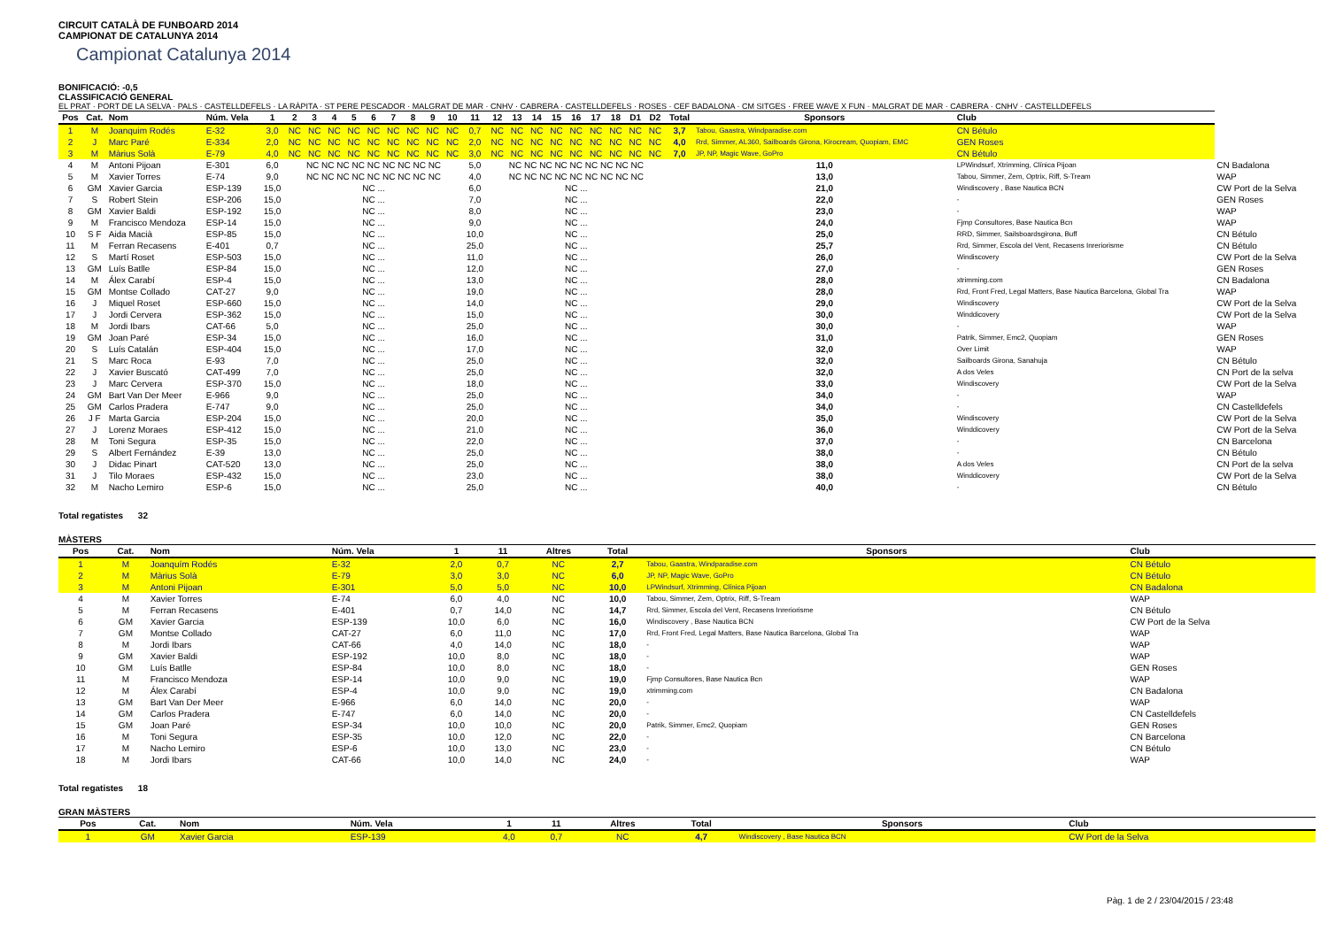CIRCUIT CATALÀ DE FUNBOARD 2014
CAMPIONAT DE CATALUNYA 2014
Campionat Catalunya 2014
BONIFICACIÓ: -0,5
CLASSIFICACIÓ GENERAL
EL PRAT · PORT DE LA SELVA · PALS · CASTELLDEFELS · LA RÀPITA · ST PERE PESCADOR · MALGRAT DE MAR · CNHV · CABRERA · CASTELLDEFELS · ROSES · CEF BADALONA · CM SITGES · FREE WAVE X FUN · MALGRAT DE MAR · CABRERA · CNHV · CASTELLDEFELS
| Pos | Cat. | Nom | Núm. Vela | 1 | 2 | 3 | 4 | 5 | 6 | 7 | 8 | 9 | 10 | 11 | 12 | 13 | 14 | 15 | 16 | 17 | 18 | D1 | D2 | Total | Sponsors | Club | |
| --- | --- | --- | --- | --- | --- | --- | --- | --- | --- | --- | --- | --- | --- | --- | --- | --- | --- | --- | --- | --- | --- | --- | --- | --- | --- | --- | --- |
| 1 | M | Joanquim Rodés | E-32 | 3,0 | NC | NC | NC | NC | NC | NC | NC | NC | NC | 0,7 | NC | NC | NC | NC | NC | NC | NC | NC | NC | 3,7 | Tabou, Gaastra, Windparadise.com | CN Bétulo | |
| 2 | J | Marc Paré | E-334 | 2,0 | NC | NC | NC | NC | NC | NC | NC | NC | NC | 2,0 | NC | NC | NC | NC | NC | NC | NC | NC | NC | 4,0 | Rrd, Simmer, AL360, Sailboards Girona, Kirocream, Quopiam, EMC | GEN Roses | |
| 3 | M | Màrius Solà | E-79 | 4,0 | NC | NC | NC | NC | NC | NC | NC | NC | NC | 3,0 | NC | NC | NC | NC | NC | NC | NC | NC | NC | 7,0 | JP, NP, Magic Wave, GoPro | CN Bétulo | |
| 4 | M | Antoni Pijoan | E-301 | 6,0 | NC NC NC NC NC NC NC NC NC | | | | | | | | | 5,0 | NC NC NC NC NC NC NC NC NC | | | | | | | | | | 11,0 | LPWindsurf, Xtrimming, Clínica Pijoan | CN Badalona |
| 5 | M | Xavier Torres | E-74 | 9,0 | NC NC NC NC NC NC NC NC NC | | | | | | | | | 4,0 | NC NC NC NC NC NC NC NC NC | | | | | | | | | | 13,0 | Tabou, Simmer, Zem, Optrix, Riff, S-Tream | WAP |
| 6 | GM | Xavier Garcia | ESP-139 | 15,0 | NC ... | | | | | | | | | 6,0 | NC ... | | | | | | | | | | 21,0 | Windiscovery , Base Nautica BCN | CW Port de la Selva |
| 7 | S | Robert Stein | ESP-206 | 15,0 | NC ... | | | | | | | | | 7,0 | NC ... | | | | | | | | | | 22,0 | - | GEN Roses |
| 8 | GM | Xavier Baldi | ESP-192 | 15,0 | NC ... | | | | | | | | | 8,0 | NC ... | | | | | | | | | | 23,0 | - | WAP |
| 9 | M | Francisco Mendoza | ESP-14 | 15,0 | NC ... | | | | | | | | | 9,0 | NC ... | | | | | | | | | | 24,0 | Fjmp Consultores, Base Nautica Bcn | WAP |
| 10 | S F | Aida Macià | ESP-85 | 15,0 | NC ... | | | | | | | | | 10,0 | NC ... | | | | | | | | | | 25,0 | RRD, Simmer, Sailsboardsgirona, Buff | CN Bétulo |
| 11 | M | Ferran Recasens | E-401 | 0,7 | NC ... | | | | | | | | | 25,0 | NC ... | | | | | | | | | | 25,7 | Rrd, Simmer, Escola del Vent, Recasens Inreriorisme | CN Bétulo |
| 12 | S | Martí Roset | ESP-503 | 15,0 | NC ... | | | | | | | | | 11,0 | NC ... | | | | | | | | | | 26,0 | Windiscovery | CW Port de la Selva |
| 13 | GM | Luís Batlle | ESP-84 | 15,0 | NC ... | | | | | | | | | 12,0 | NC ... | | | | | | | | | | 27,0 | - | GEN Roses |
| 14 | M | Álex Carabí | ESP-4 | 15,0 | NC ... | | | | | | | | | 13,0 | NC ... | | | | | | | | | | 28,0 | xtrimming.com | CN Badalona |
| 15 | GM | Montse Collado | CAT-27 | 9,0 | NC ... | | | | | | | | | 19,0 | NC ... | | | | | | | | | | 28,0 | Rrd, Front Fred, Legal Matters, Base Nautica Barcelona, Global Tra | WAP |
| 16 | J | Miquel Roset | ESP-660 | 15,0 | NC ... | | | | | | | | | 14,0 | NC ... | | | | | | | | | | 29,0 | Windiscovery | CW Port de la Selva |
| 17 | J | Jordi Cervera | ESP-362 | 15,0 | NC ... | | | | | | | | | 15,0 | NC ... | | | | | | | | | | 30,0 | Winddicovery | CW Port de la Selva |
| 18 | M | Jordi Ibars | CAT-66 | 5,0 | NC ... | | | | | | | | | 25,0 | NC ... | | | | | | | | | | 30,0 | - | WAP |
| 19 | GM | Joan Paré | ESP-34 | 15,0 | NC ... | | | | | | | | | 16,0 | NC ... | | | | | | | | | | 31,0 | Patrik, Simmer, Emc2, Quopiam | GEN Roses |
| 20 | S | Luís Catalán | ESP-404 | 15,0 | NC ... | | | | | | | | | 17,0 | NC ... | | | | | | | | | | 32,0 | Over Limit | WAP |
| 21 | S | Marc Roca | E-93 | 7,0 | NC ... | | | | | | | | | 25,0 | NC ... | | | | | | | | | | 32,0 | Sailboards Girona, Sanahuja | CN Bétulo |
| 22 | J | Xavier Buscató | CAT-499 | 7,0 | NC ... | | | | | | | | | 25,0 | NC ... | | | | | | | | | | 32,0 | A dos Veles | CN Port de la selva |
| 23 | J | Marc Cervera | ESP-370 | 15,0 | NC ... | | | | | | | | | 18,0 | NC ... | | | | | | | | | | 33,0 | Windiscovery | CW Port de la Selva |
| 24 | GM | Bart Van Der Meer | E-966 | 9,0 | NC ... | | | | | | | | | 25,0 | NC ... | | | | | | | | | | 34,0 | - | WAP |
| 25 | GM | Carlos Pradera | E-747 | 9,0 | NC ... | | | | | | | | | 25,0 | NC ... | | | | | | | | | | 34,0 | - | CN Castelldefels |
| 26 | J F | Marta Garcia | ESP-204 | 15,0 | NC ... | | | | | | | | | 20,0 | NC ... | | | | | | | | | | 35,0 | Windiscovery | CW Port de la Selva |
| 27 | J | Lorenz Moraes | ESP-412 | 15,0 | NC ... | | | | | | | | | 21,0 | NC ... | | | | | | | | | | 36,0 | Winddicovery | CW Port de la Selva |
| 28 | M | Toni Segura | ESP-35 | 15,0 | NC ... | | | | | | | | | 22,0 | NC ... | | | | | | | | | | 37,0 | - | CN Barcelona |
| 29 | S | Albert Fernández | E-39 | 13,0 | NC ... | | | | | | | | | 25,0 | NC ... | | | | | | | | | | 38,0 | - | CN Bétulo |
| 30 | J | Didac Pinart | CAT-520 | 13,0 | NC ... | | | | | | | | | 25,0 | NC ... | | | | | | | | | | 38,0 | A dos Veles | CN Port de la selva |
| 31 | J | Tilo Moraes | ESP-432 | 15,0 | NC ... | | | | | | | | | 23,0 | NC ... | | | | | | | | | | 38,0 | Winddicovery | CW Port de la Selva |
| 32 | M | Nacho Lemiro | ESP-6 | 15,0 | NC ... | | | | | | | | | 25,0 | NC ... | | | | | | | | | | 40,0 | - | CN Bétulo |
Total regatistes 32
MÀSTERS
| Pos | Cat. | Nom | Núm. Vela | 1 | 11 | Altres | Total | Sponsors | Club |
| --- | --- | --- | --- | --- | --- | --- | --- | --- | --- |
| 1 | M | Joanquím Rodés | E-32 | 2,0 | 0,7 | NC | 2,7 | Tabou, Gaastra, Windparadise.com | CN Bétulo |
| 2 | M | Màrius Solà | E-79 | 3,0 | 3,0 | NC | 6,0 | JP, NP, Magic Wave, GoPro | CN Bétulo |
| 3 | M | Antoni Pijoan | E-301 | 5,0 | 5,0 | NC | 10,0 | LPWindsurf, Xtrimming, Clínica Pijoan | CN Badalona |
| 4 | M | Xavier Torres | E-74 | 6,0 | 4,0 | NC | 10,0 | Tabou, Simmer, Zem, Optrix, Riff, S-Tream | WAP |
| 5 | M | Ferran Recasens | E-401 | 0,7 | 14,0 | NC | 14,7 | Rrd, Simmer, Escola del Vent, Recasens Inreriorisme | CN Bétulo |
| 6 | GM | Xavier Garcia | ESP-139 | 10,0 | 6,0 | NC | 16,0 | Windiscovery , Base Nautica BCN | CW Port de la Selva |
| 7 | GM | Montse Collado | CAT-27 | 6,0 | 11,0 | NC | 17,0 | Rrd, Front Fred, Legal Matters, Base Nautica Barcelona, Global Tra | WAP |
| 8 | M | Jordi Ibars | CAT-66 | 4,0 | 14,0 | NC | 18,0 | - | WAP |
| 9 | GM | Xavier Baldi | ESP-192 | 10,0 | 8,0 | NC | 18,0 | - | WAP |
| 10 | GM | Luís Batlle | ESP-84 | 10,0 | 8,0 | NC | 18,0 | - | GEN Roses |
| 11 | M | Francisco Mendoza | ESP-14 | 10,0 | 9,0 | NC | 19,0 | Fjmp Consultores, Base Nautica Bcn | WAP |
| 12 | M | Álex Carabí | ESP-4 | 10,0 | 9,0 | NC | 19,0 | xtrimming.com | CN Badalona |
| 13 | GM | Bart Van Der Meer | E-966 | 6,0 | 14,0 | NC | 20,0 | - | WAP |
| 14 | GM | Carlos Pradera | E-747 | 6,0 | 14,0 | NC | 20,0 | - | CN Castelldefels |
| 15 | GM | Joan Paré | ESP-34 | 10,0 | 10,0 | NC | 20,0 | Patrik, Simmer, Emc2, Quopiam | GEN Roses |
| 16 | M | Toni Segura | ESP-35 | 10,0 | 12,0 | NC | 22,0 | - | CN Barcelona |
| 17 | M | Nacho Lemiro | ESP-6 | 10,0 | 13,0 | NC | 23,0 | - | CN Bétulo |
| 18 | M | Jordi Ibars | CAT-66 | 10,0 | 14,0 | NC | 24,0 | - | WAP |
Total regatistes 18
GRAN MÀSTERS
| Pos | Cat. | Nom | Núm. Vela | 1 | 11 | Altres | Total | Sponsors | Club |
| --- | --- | --- | --- | --- | --- | --- | --- | --- | --- |
| 1 | GM | Xavier Garcia | ESP-139 | 4,0 | 0,7 | NC | 4,7 | Windiscovery , Base Nautica BCN | CW Port de la Selva |
Pàg. 1 de 2 / 23/04/2015 / 23:48